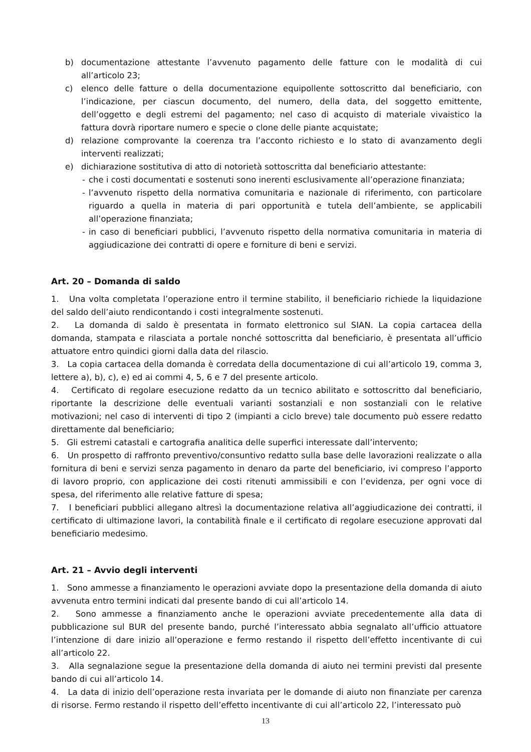b) documentazione attestante l’avvenuto pagamento delle fatture con le modalità di cui all’articolo 23;
c) elenco delle fatture o della documentazione equipollente sottoscritto dal beneficiario, con l’indicazione, per ciascun documento, del numero, della data, del soggetto emittente, dell’oggetto e degli estremi del pagamento; nel caso di acquisto di materiale vivaistico la fattura dovrà riportare numero e specie o clone delle piante acquistate;
d) relazione comprovante la coerenza tra l’acconto richiesto e lo stato di avanzamento degli interventi realizzati;
e) dichiarazione sostitutiva di atto di notorietà sottoscritta dal beneficiario attestante:
- che i costi documentati e sostenuti sono inerenti esclusivamente all’operazione finanziata;
- l’avvenuto rispetto della normativa comunitaria e nazionale di riferimento, con particolare riguardo a quella in materia di pari opportunità e tutela dell’ambiente, se applicabili all’operazione finanziata;
- in caso di beneficiari pubblici, l’avvenuto rispetto della normativa comunitaria in materia di aggiudicazione dei contratti di opere e forniture di beni e servizi.
Art. 20 – Domanda di saldo
1. Una volta completata l’operazione entro il termine stabilito, il beneficiario richiede la liquidazione del saldo dell’aiuto rendicontando i costi integralmente sostenuti.
2. La domanda di saldo è presentata in formato elettronico sul SIAN. La copia cartacea della domanda, stampata e rilasciata a portale nonché sottoscritta dal beneficiario, è presentata all’ufficio attuatore entro quindici giorni dalla data del rilascio.
3. La copia cartacea della domanda è corredata della documentazione di cui all’articolo 19, comma 3, lettere a), b), c), e) ed ai commi 4, 5, 6 e 7 del presente articolo.
4. Certificato di regolare esecuzione redatto da un tecnico abilitato e sottoscritto dal beneficiario, riportante la descrizione delle eventuali varianti sostanziali e non sostanziali con le relative motivazioni; nel caso di interventi di tipo 2 (impianti a ciclo breve) tale documento può essere redatto direttamente dal beneficiario;
5. Gli estremi catastali e cartografia analitica delle superfici interessate dall’intervento;
6. Un prospetto di raffronto preventivo/consuntivo redatto sulla base delle lavorazioni realizzate o alla fornitura di beni e servizi senza pagamento in denaro da parte del beneficiario, ivi compreso l’apporto di lavoro proprio, con applicazione dei costi ritenuti ammissibili e con l’evidenza, per ogni voce di spesa, del riferimento alle relative fatture di spesa;
7. I beneficiari pubblici allegano altresì la documentazione relativa all’aggiudicazione dei contratti, il certificato di ultimazione lavori, la contabilità finale e il certificato di regolare esecuzione approvati dal beneficiario medesimo.
Art. 21 – Avvio degli interventi
1. Sono ammesse a finanziamento le operazioni avviate dopo la presentazione della domanda di aiuto avvenuta entro termini indicati dal presente bando di cui all’articolo 14.
2. Sono ammesse a finanziamento anche le operazioni avviate precedentemente alla data di pubblicazione sul BUR del presente bando, purché l’interessato abbia segnalato all’ufficio attuatore l’intenzione di dare inizio all’operazione e fermo restando il rispetto dell’effetto incentivante di cui all’articolo 22.
3. Alla segnalazione segue la presentazione della domanda di aiuto nei termini previsti dal presente bando di cui all’articolo 14.
4. La data di inizio dell’operazione resta invariata per le domande di aiuto non finanziate per carenza di risorse. Fermo restando il rispetto dell’effetto incentivante di cui all’articolo 22, l’interessato può
13